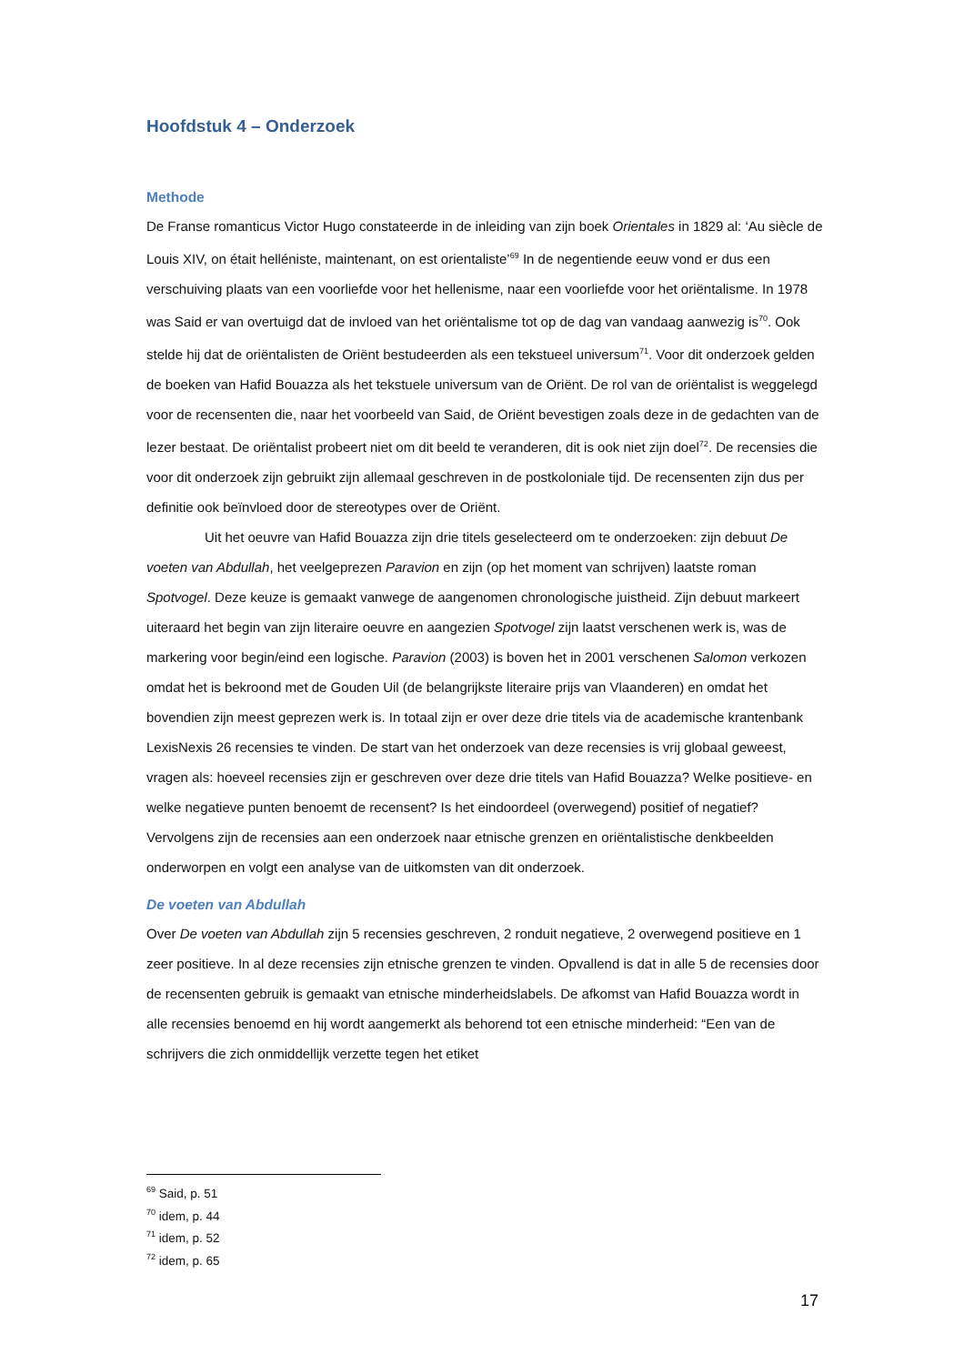Hoofdstuk 4 – Onderzoek
Methode
De Franse romanticus Victor Hugo constateerde in de inleiding van zijn boek Orientales in 1829 al: ‘Au siècle de Louis XIV, on était helléniste, maintenant, on est orientaliste’<sup>69</sup> In de negentiende eeuw vond er dus een verschuiving plaats van een voorliefde voor het hellenisme, naar een voorliefde voor het oriëntalisme. In 1978 was Said er van overtuigd dat de invloed van het oriëntalisme tot op de dag van vandaag aanwezig is<sup>70</sup>. Ook stelde hij dat de oriëntalisten de Oriënt bestudeerden als een tekstueel universum<sup>71</sup>. Voor dit onderzoek gelden de boeken van Hafid Bouazza als het tekstuele universum van de Oriënt. De rol van de oriëntalist is weggelegd voor de recensenten die, naar het voorbeeld van Said, de Oriënt bevestigen zoals deze in de gedachten van de lezer bestaat. De oriëntalist probeert niet om dit beeld te veranderen, dit is ook niet zijn doel<sup>72</sup>. De recensies die voor dit onderzoek zijn gebruikt zijn allemaal geschreven in de postkoloniale tijd. De recensenten zijn dus per definitie ook beïnvloed door de stereotypes over de Oriënt.
Uit het oeuvre van Hafid Bouazza zijn drie titels geselecteerd om te onderzoeken: zijn debuut De voeten van Abdullah, het veelgeprezen Paravion en zijn (op het moment van schrijven) laatste roman Spotvogel. Deze keuze is gemaakt vanwege de aangenomen chronologische juistheid. Zijn debuut markeert uiteraard het begin van zijn literaire oeuvre en aangezien Spotvogel zijn laatst verschenen werk is, was de markering voor begin/eind een logische. Paravion (2003) is boven het in 2001 verschenen Salomon verkozen omdat het is bekroond met de Gouden Uil (de belangrijkste literaire prijs van Vlaanderen) en omdat het bovendien zijn meest geprezen werk is. In totaal zijn er over deze drie titels via de academische krantenbank LexisNexis 26 recensies te vinden. De start van het onderzoek van deze recensies is vrij globaal geweest, vragen als: hoeveel recensies zijn er geschreven over deze drie titels van Hafid Bouazza? Welke positieve- en welke negatieve punten benoemt de recensent? Is het eindoordeel (overwegend) positief of negatief? Vervolgens zijn de recensies aan een onderzoek naar etnische grenzen en oriëntalistische denkbeelden onderworpen en volgt een analyse van de uitkomsten van dit onderzoek.
De voeten van Abdullah
Over De voeten van Abdullah zijn 5 recensies geschreven, 2 ronduit negatieve, 2 overwegend positieve en 1 zeer positieve. In al deze recensies zijn etnische grenzen te vinden. Opvallend is dat in alle 5 de recensies door de recensenten gebruik is gemaakt van etnische minderheidslabels. De afkomst van Hafid Bouazza wordt in alle recensies benoemd en hij wordt aangemerkt als behorend tot een etnische minderheid: “Een van de schrijvers die zich onmiddellijk verzette tegen het etiket
<sup>69</sup> Said, p. 51
<sup>70</sup> idem, p. 44
<sup>71</sup> idem, p. 52
<sup>72</sup> idem, p. 65
17